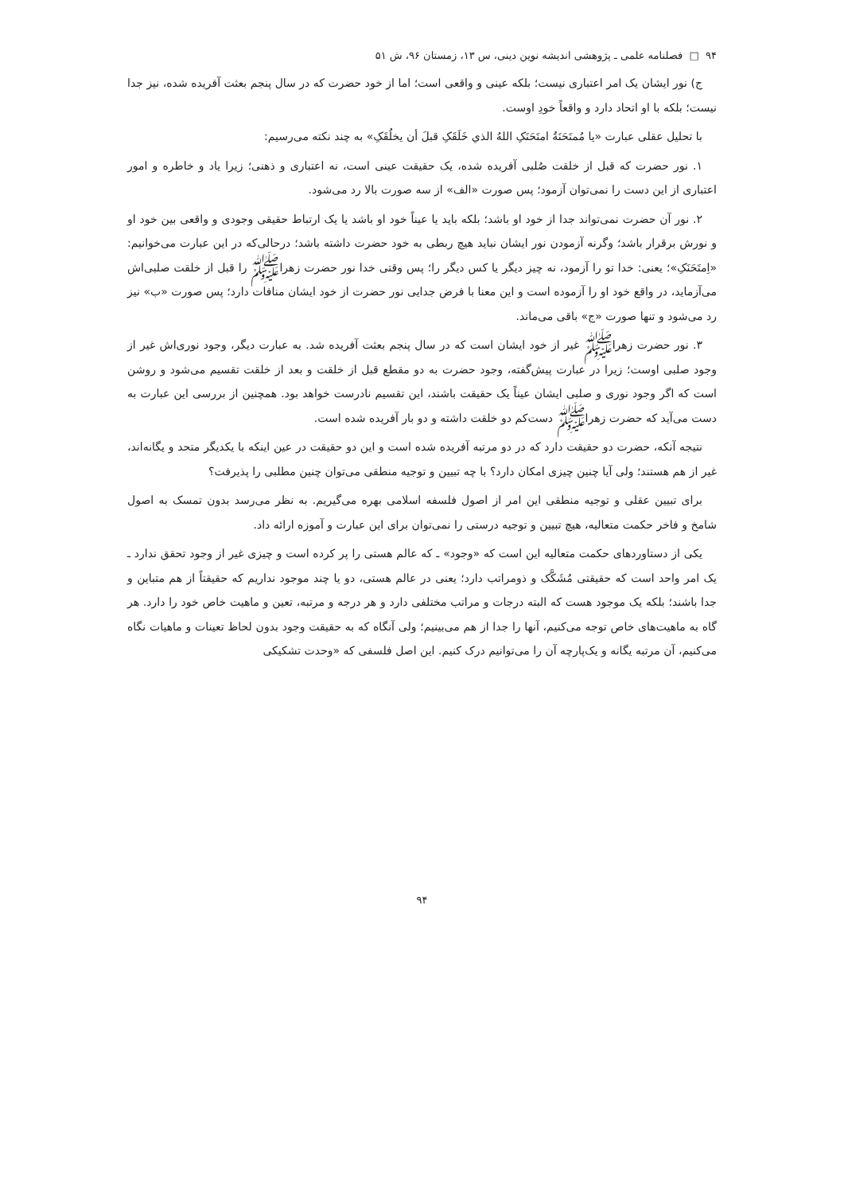۹۴ □ فصلنامه علمی ـ پژوهشی اندیشه نوین دینی، س ۱۳، زمستان ۹۶، ش ۵۱
ج) نور ایشان یک امر اعتباری نیست؛ بلکه عینی و واقعی است؛ اما از خود حضرت که در سال پنجم بعثت آفریده شده، نیز جدا نیست؛ بلکه با او اتحاد دارد و واقعاً خودِ اوست.
با تحلیل عقلی عبارت «یا مُمتَحَنَةُ امتَحَنَکِ اللهُ الذي خَلَقَکِ قبلَ أن یخلُقَکِ» به چند نکته می‌رسیم:
۱. نور حضرت که قبل از خلقت صُلبی آفریده شده، یک حقیقت عینی است، نه اعتباری و ذهنی؛ زیرا یاد و خاطره و امور اعتباری از این دست را نمی‌توان آزمود؛ پس صورت «الف» از سه صورت بالا رد می‌شود.
۲. نور آن حضرت نمی‌تواند جدا از خود او باشد؛ بلکه باید یا عیناً خود او باشد یا یک ارتباط حقیقی وجودی و واقعی بین خود او و نورش برقرار باشد؛ وگرنه آزمودن نور ایشان نباید هیچ ربطی به خود حضرت داشته باشد؛ درحالی‌که در این عبارت می‌خوانیم: «اِمتَحَنَکِ»؛ یعنی: خدا تو را آزمود، نه چیز دیگر یا کس دیگر را؛ پس وقتی خدا نور حضرت زهراﷺ را قبل از خلقت صلبی‌اش می‌آزماید، در واقع خود او را آزموده است و این معنا با فرض جدایی نور حضرت از خود ایشان منافات دارد؛ پس صورت «ب» نیز رد می‌شود و تنها صورت «ج» باقی می‌ماند.
۳. نور حضرت زهراﷺ غیر از خود ایشان است که در سال پنجم بعثت آفریده شد. به عبارت دیگر، وجود نوری‌اش غیر از وجود صلبی اوست؛ زیرا در عبارت پیش‌گفته، وجود حضرت به دو مقطع قبل از خلقت و بعد از خلقت تقسیم می‌شود و روشن است که اگر وجود نوری و صلبی ایشان عیناً یک حقیقت باشند، این تقسیم نادرست خواهد بود. همچنین از بررسی این عبارت به دست می‌آید که حضرت زهراﷺ دست‌کم دو خلقت داشته و دو بار آفریده شده است.
نتیجه آنکه، حضرت دو حقیقت دارد که در دو مرتبه آفریده شده است و این دو حقیقت در عین اینکه با یکدیگر متحد و یگانه‌اند، غیر از هم هستند؛ ولی آیا چنین چیزی امکان دارد؟ با چه تبیین و توجیه منطقی می‌توان چنین مطلبی را پذیرفت؟
برای تبیین عقلی و توجیه منطقی این امر از اصول فلسفه اسلامی بهره می‌گیریم. به نظر می‌رسد بدون تمسک به اصول شامخ و فاخر حکمت متعالیه، هیچ تبیین و توجیه درستی را نمی‌توان برای این عبارت و آموزه ارائه داد.
یکی از دستاوردهای حکمت متعالیه این است که «وجود» ـ که عالم هستی را پر کرده است و چیزی غیر از وجود تحقق ندارد ـ یک امر واحد است که حقیقتی مُشَکَّک و ذومراتب دارد؛ یعنی در عالم هستی، دو یا چند موجود نداریم که حقیقتاً از هم متباین و جدا باشند؛ بلکه یک موجود هست که البته درجات و مراتب مختلفی دارد و هر درجه و مرتبه، تعین و ماهیت خاص خود را دارد. هر گاه به ماهیت‌های خاص توجه می‌کنیم، آنها را جدا از هم می‌بینیم؛ ولی آنگاه که به حقیقت وجود بدون لحاظ تعینات و ماهیات نگاه می‌کنیم، آن مرتبه یگانه و یک‌پارچه آن را می‌توانیم درک کنیم. این اصل فلسفی که «وحدت تشکیکی
۹۴